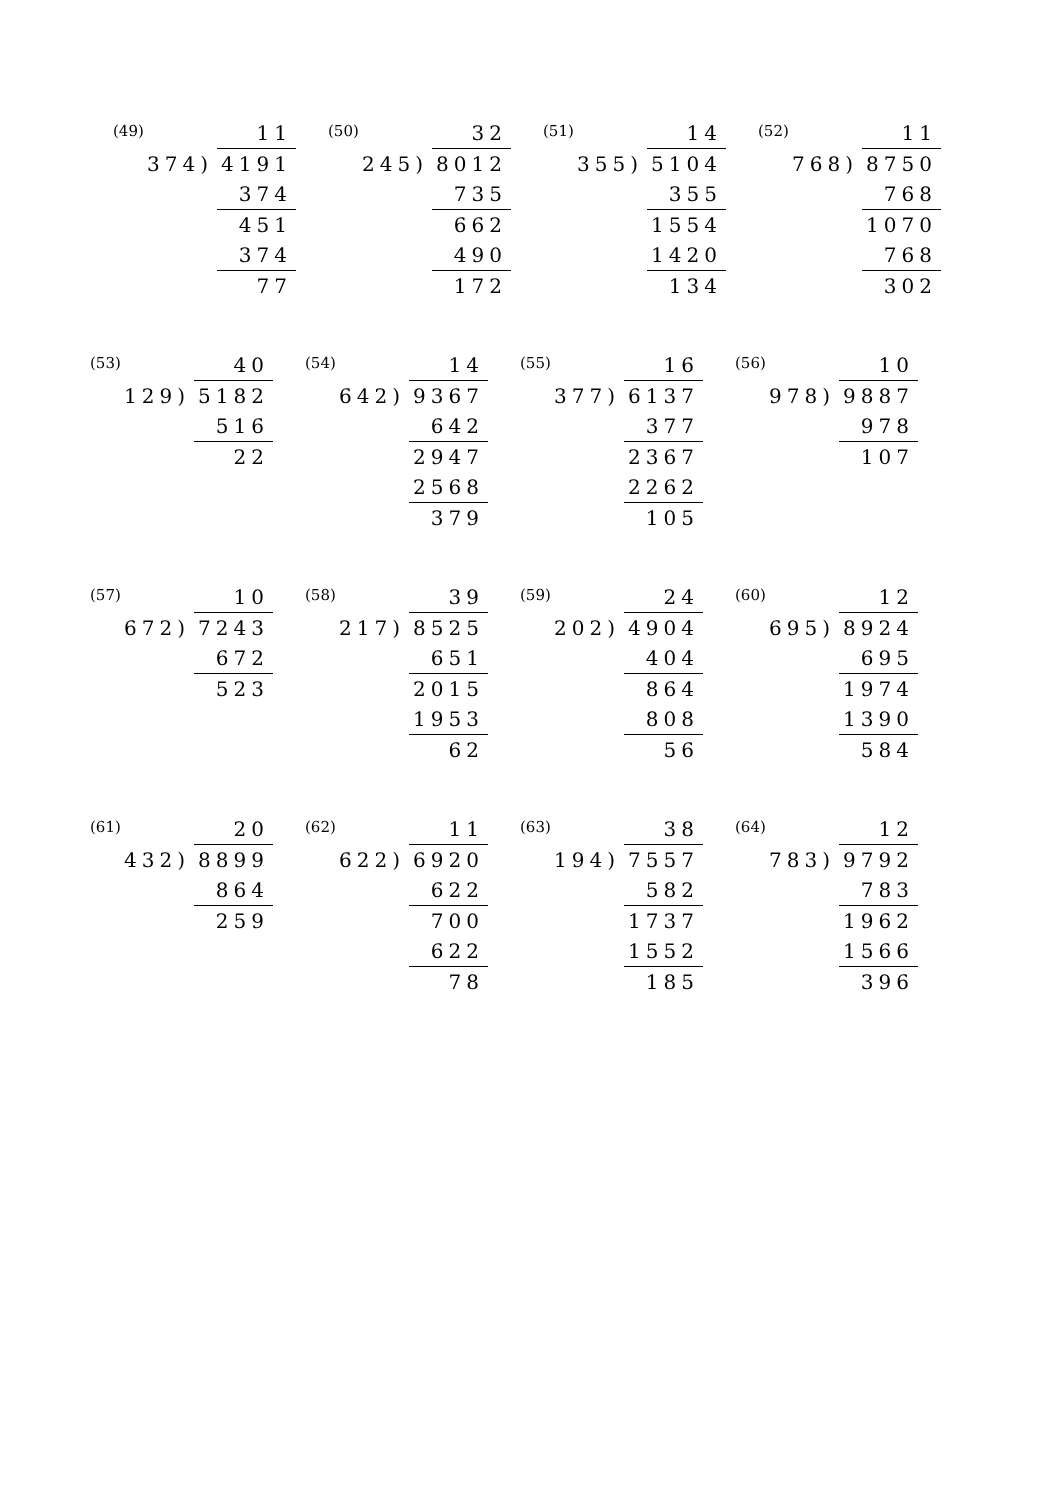(49)
| | 11 |
| 374) | 4191 |
| | 374 |
| | 451 |
| | 374 |
| | 77 |
(50)
| | 32 |
| 245) | 8012 |
| | 735 |
| | 662 |
| | 490 |
| | 172 |
(51)
| | 14 |
| 355) | 5104 |
| | 355 |
| | 1554 |
| | 1420 |
| | 134 |
(52)
| | 11 |
| 768) | 8750 |
| | 768 |
| | 1070 |
| | 768 |
| | 302 |
(53)
| | 40 |
| 129) | 5182 |
| | 516 |
| | 22 |
(54)
| | 14 |
| 642) | 9367 |
| | 642 |
| | 2947 |
| | 2568 |
| | 379 |
(55)
| | 16 |
| 377) | 6137 |
| | 377 |
| | 2367 |
| | 2262 |
| | 105 |
(56)
| | 10 |
| 978) | 9887 |
| | 978 |
| | 107 |
(57)
| | 10 |
| 672) | 7243 |
| | 672 |
| | 523 |
(58)
| | 39 |
| 217) | 8525 |
| | 651 |
| | 2015 |
| | 1953 |
| | 62 |
(59)
| | 24 |
| 202) | 4904 |
| | 404 |
| | 864 |
| | 808 |
| | 56 |
(60)
| | 12 |
| 695) | 8924 |
| | 695 |
| | 1974 |
| | 1390 |
| | 584 |
(61)
| | 20 |
| 432) | 8899 |
| | 864 |
| | 259 |
(62)
| | 11 |
| 622) | 6920 |
| | 622 |
| | 700 |
| | 622 |
| | 78 |
(63)
| | 38 |
| 194) | 7557 |
| | 582 |
| | 1737 |
| | 1552 |
| | 185 |
(64)
| | 12 |
| 783) | 9792 |
| | 783 |
| | 1962 |
| | 1566 |
| | 396 |